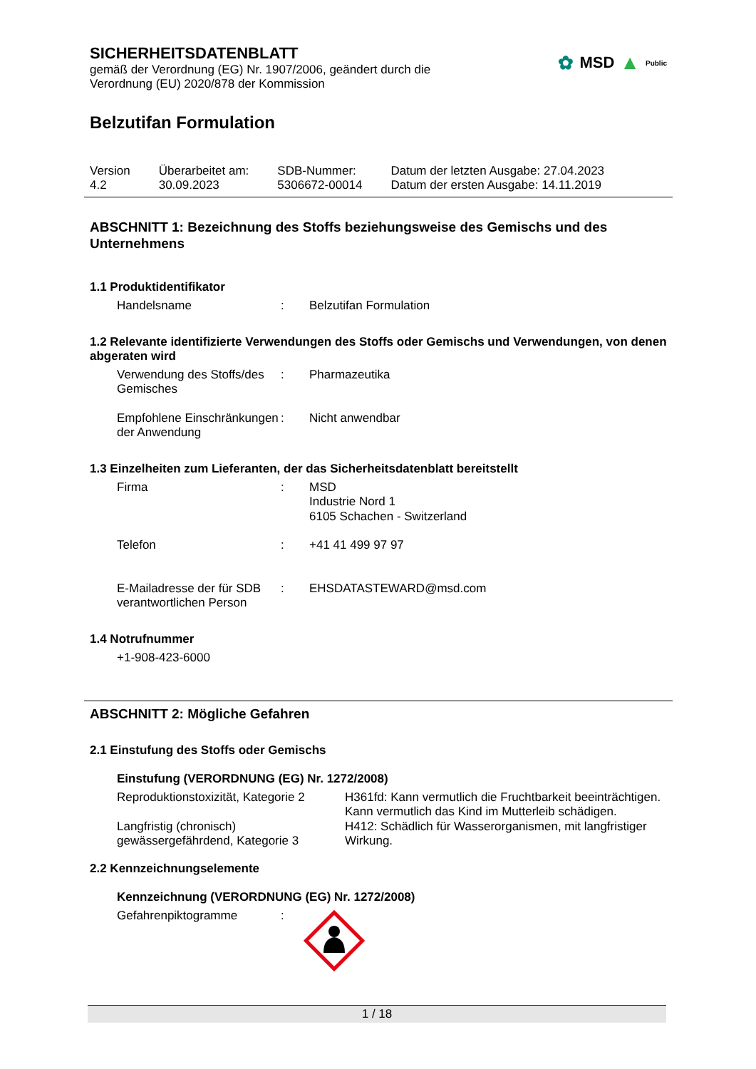✿ MSD ▲ Public
SICHERHEITSDATENBLATT
gemäß der Verordnung (EG) Nr. 1907/2006, geändert durch die
Verordnung (EU) 2020/878 der Kommission
Belzutifan Formulation
| Version 4.2 | Überarbeitet am: 30.09.2023 | SDB-Nummer: 5306672-00014 | Datum der letzten Ausgabe: 27.04.2023 Datum der ersten Ausgabe: 14.11.2019 |
ABSCHNITT 1: Bezeichnung des Stoffs beziehungsweise des Gemischs und des Unternehmens
1.1 Produktidentifikator
| Handelsname | : | Belzutifan Formulation |
1.2 Relevante identifizierte Verwendungen des Stoffs oder Gemischs und Verwendungen, von denen abgeraten wird
| Verwendung des Stoffs/des Gemisches | : | Pharmazeutika |
| Empfohlene Einschränkungen der Anwendung | : | Nicht anwendbar |
1.3 Einzelheiten zum Lieferanten, der das Sicherheitsdatenblatt bereitstellt
| Firma | : | MSD Industrie Nord 1 6105 Schachen - Switzerland |
| Telefon | : | +41 41 499 97 97 |
| E-Mailadresse der für SDB verantwortlichen Person | : | EHSDATASTEWARD@msd.com |
1.4 Notrufnummer
+1-908-423-6000
ABSCHNITT 2: Mögliche Gefahren
2.1 Einstufung des Stoffs oder Gemischs
Einstufung (VERORDNUNG (EG) Nr. 1272/2008)
| Reproduktionstoxizität, Kategorie 2 | H361fd: Kann vermutlich die Fruchtbarkeit beeinträchtigen. Kann vermutlich das Kind im Mutterleib schädigen. |
| Langfristig (chronisch) gewässergefährdend, Kategorie 3 | H412: Schädlich für Wasserorganismen, mit langfristiger Wirkung. |
2.2 Kennzeichnungselemente
Kennzeichnung (VERORDNUNG (EG) Nr. 1272/2008)
| Gefahrenpiktogramme | : | |
1 / 18